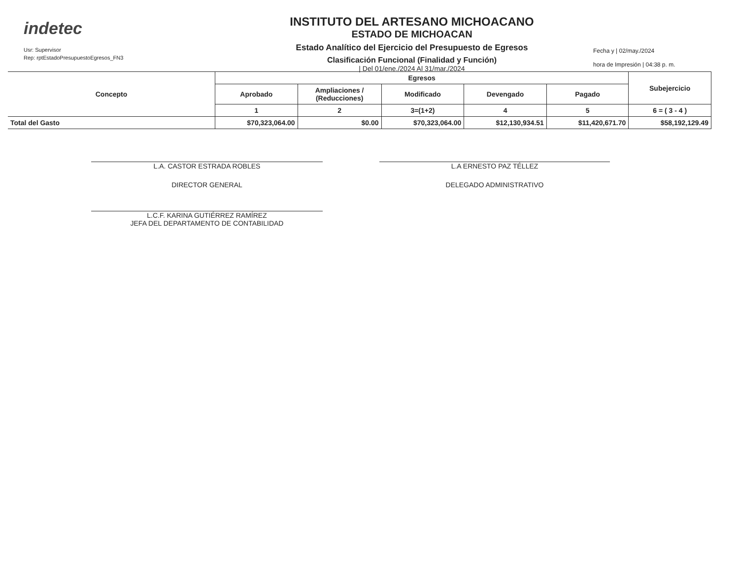indetec
Usr: Supervisor
Rep: rptEstadoPresupuestoEgresos_FN3
INSTITUTO DEL ARTESANO MICHOACANO
ESTADO DE MICHOACAN
Estado Analítico del Ejercicio del Presupuesto de Egresos
Clasificación Funcional (Finalidad y Función)
| Del 01/ene./2024 Al 31/mar./2024
Fecha y | 02/may./2024
hora de Impresión | 04:38 p. m.
| Concepto | Egresos | | | | | Subejercicio |
| --- | --- | --- | --- | --- | --- | --- |
| | Aprobado | Ampliaciones / (Reducciones) | Modificado | Devengado | Pagado | |
| | 1 | 2 | 3=(1+2) | 4 | 5 | 6 = ( 3 - 4 ) |
| Total del Gasto | $70,323,064.00 | $0.00 | $70,323,064.00 | $12,130,934.51 | $11,420,671.70 | $58,192,129.49 |
L.A. CASTOR ESTRADA ROBLES
DIRECTOR GENERAL
L.C.F. KARINA GUTIÉRREZ RAMÍREZ
JEFA DEL DEPARTAMENTO DE CONTABILIDAD
L.A ERNESTO PAZ TÉLLEZ
DELEGADO ADMINISTRATIVO